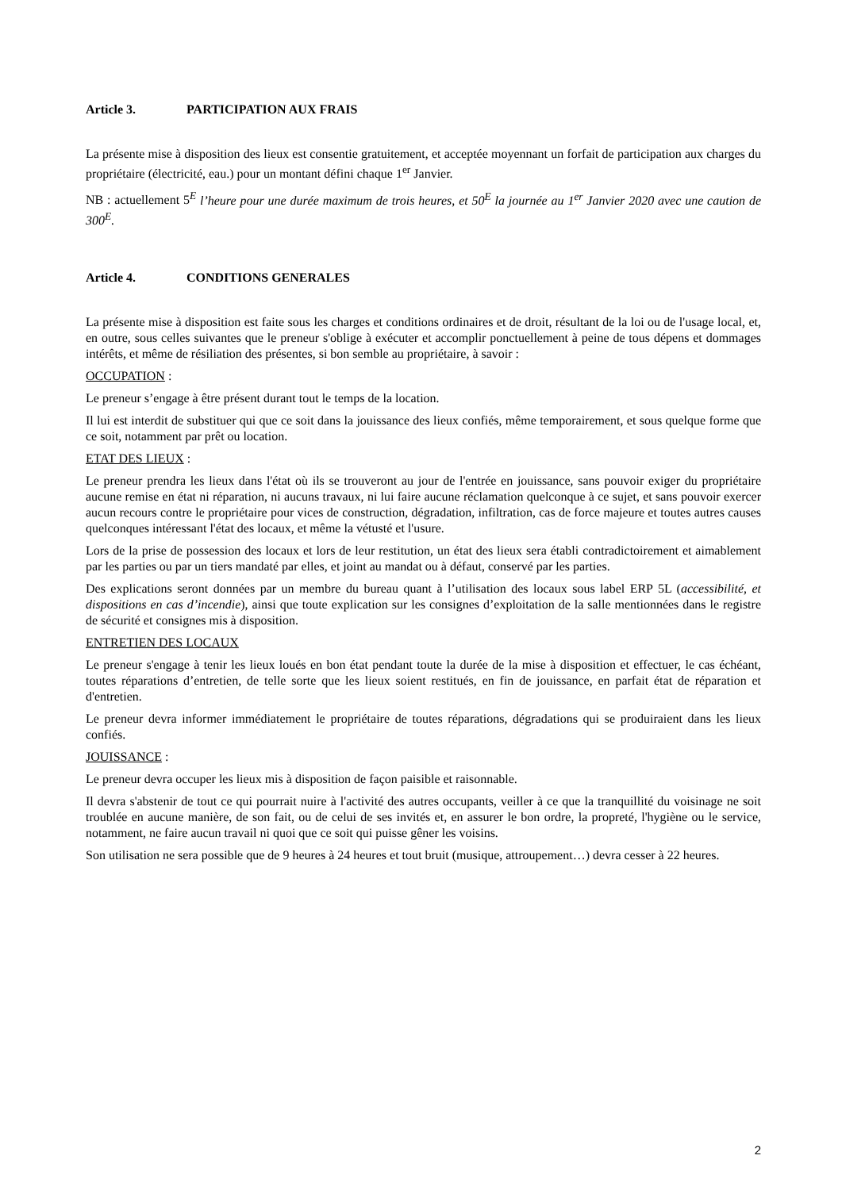Article 3. PARTICIPATION AUX FRAIS
La présente mise à disposition des lieux est consentie gratuitement, et acceptée moyennant un forfait de participation aux charges du propriétaire (électricité, eau.) pour un montant défini chaque 1<sup>er</sup> Janvier.
NB : actuellement 5<sup>E</sup> l’heure pour une durée maximum de trois heures, et 50<sup>E</sup> la journée au 1<sup>er</sup> Janvier 2020 avec une caution de 300<sup>E</sup>.
Article 4. CONDITIONS GENERALES
La présente mise à disposition est faite sous les charges et conditions ordinaires et de droit, résultant de la loi ou de l'usage local, et, en outre, sous celles suivantes que le preneur s'oblige à exécuter et accomplir ponctuellement à peine de tous dépens et dommages intérêts, et même de résiliation des présentes, si bon semble au propriétaire, à savoir :
OCCUPATION :
Le preneur s’engage à être présent durant tout le temps de la location.
Il lui est interdit de substituer qui que ce soit dans la jouissance des lieux confiés, même temporairement, et sous quelque forme que ce soit, notamment par prêt ou location.
ETAT DES LIEUX :
Le preneur prendra les lieux dans l'état où ils se trouveront au jour de l'entrée en jouissance, sans pouvoir exiger du propriétaire aucune remise en état ni réparation, ni aucuns travaux, ni lui faire aucune réclamation quelconque à ce sujet, et sans pouvoir exercer aucun recours contre le propriétaire pour vices de construction, dégradation, infiltration, cas de force majeure et toutes autres causes quelconques intéressant l'état des locaux, et même la vétusté et l'usure.
Lors de la prise de possession des locaux et lors de leur restitution, un état des lieux sera établi contradictoirement et aimablement par les parties ou par un tiers mandaté par elles, et joint au mandat ou à défaut, conservé par les parties.
Des explications seront données par un membre du bureau quant à l’utilisation des locaux sous label ERP 5L (accessibilité, et dispositions en cas d’incendie), ainsi que toute explication sur les consignes d’exploitation de la salle mentionnées dans le registre de sécurité et consignes mis à disposition.
ENTRETIEN DES LOCAUX
Le preneur s'engage à tenir les lieux loués en bon état pendant toute la durée de la mise à disposition et effectuer, le cas échéant, toutes réparations d’entretien, de telle sorte que les lieux soient restitués, en fin de jouissance, en parfait état de réparation et d'entretien.
Le preneur devra informer immédiatement le propriétaire de toutes réparations, dégradations qui se produiraient dans les lieux confiés.
JOUISSANCE :
Le preneur devra occuper les lieux mis à disposition de façon paisible et raisonnable.
Il devra s'abstenir de tout ce qui pourrait nuire à l'activité des autres occupants, veiller à ce que la tranquillité du voisinage ne soit troublée en aucune manière, de son fait, ou de celui de ses invités et, en assurer le bon ordre, la propreté, l'hygiène ou le service, notamment, ne faire aucun travail ni quoi que ce soit qui puisse gêner les voisins.
Son utilisation ne sera possible que de 9 heures à 24 heures et tout bruit (musique, attroupement…) devra cesser à 22 heures.
2